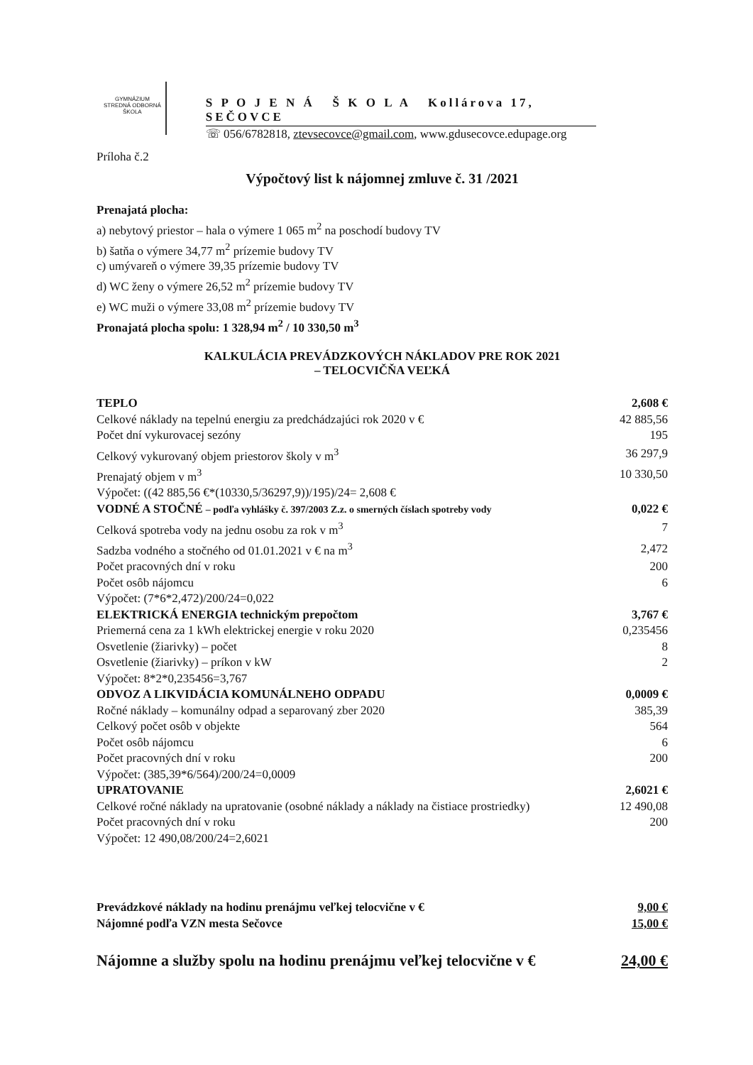GYMNÁZIUM
STREDNÁ ODBORNÁ ŠKOLA
S P O J E N Á Š K O L A Kollárova 17, SEČOVCE
☏ 056/6782818, ztevsecovce@gmail.com, www.gdusecovce.edupage.org
Príloha č.2
Výpočtový list k nájomnej zmluve č. 31 /2021
Prenajatá plocha:
a) nebytový priestor – hala o výmere 1 065 m<sup>2</sup> na poschodí budovy TV
b) šatňa o výmere 34,77 m<sup>2</sup> prízemie budovy TV
c) umývareň o výmere 39,35 prízemie budovy TV
d) WC ženy o výmere 26,52 m<sup>2</sup> prízemie budovy TV
e) WC muži o výmere 33,08 m<sup>2</sup> prízemie budovy TV
Pronajatá plocha spolu: 1 328,94 m<sup>2</sup> / 10 330,50 m<sup>3</sup>
KALKULÁCIA PREVÁDZKOVÝCH NÁKLADOV PRE ROK 2021
– TELOCVIČŇA VEĽKÁ
| TEPLO | 2,608 € |
| Celkové náklady na tepelnú energiu za predchádzajúci rok 2020 v € | 42 885,56 |
| Počet dní vykurovacej sezóny | 195 |
| Celkový vykurovaný objem priestorov školy v m<sup>3</sup> | 36 297,9 |
| Prenajatý objem v m<sup>3</sup> | 10 330,50 |
| Výpočet: ((42 885,56 €*(10330,5/36297,9))/195)/24= 2,608 € | |
| VODNÉ A STOČNÉ – podľa vyhlášky č. 397/2003 Z.z. o smerných číslach spotreby vody | 0,022 € |
| Celková spotreba vody na jednu osobu za rok v m<sup>3</sup> | 7 |
| Sadzba vodného a stočného od 01.01.2021 v € na m<sup>3</sup> | 2,472 |
| Počet pracovných dní v roku | 200 |
| Počet osôb nájomcu | 6 |
| Výpočet: (7*6*2,472)/200/24=0,022 | |
| ELEKTRICKÁ ENERGIA technickým prepočtom | 3,767 € |
| Priemerná cena za 1 kWh elektrickej energie v roku 2020 | 0,235456 |
| Osvetlenie (žiarivky) – počet | 8 |
| Osvetlenie (žiarivky) – príkon v kW | 2 |
| Výpočet: 8*2*0,235456=3,767 | |
| ODVOZ A LIKVIDÁCIA KOMUNÁLNEHO ODPADU | 0,0009 € |
| Ročné náklady – komunálny odpad a separovaný zber 2020 | 385,39 |
| Celkový počet osôb v objekte | 564 |
| Počet osôb nájomcu | 6 |
| Počet pracovných dní v roku | 200 |
| Výpočet: (385,39*6/564)/200/24=0,0009 | |
| UPRATOVANIE | 2,6021 € |
| Celkové ročné náklady na upratovanie (osobné náklady a náklady na čistiace prostriedky) | 12 490,08 |
| Počet pracovných dní v roku | 200 |
| Výpočet: 12 490,08/200/24=2,6021 | |
| Prevádzkové náklady na hodinu prenájmu veľkej telocvične v € | 9,00 € |
| Nájomné podľa VZN mesta Sečovce | 15,00 € |
| Nájomne a služby spolu na hodinu prenájmu veľkej telocvične v € | 24,00 € |